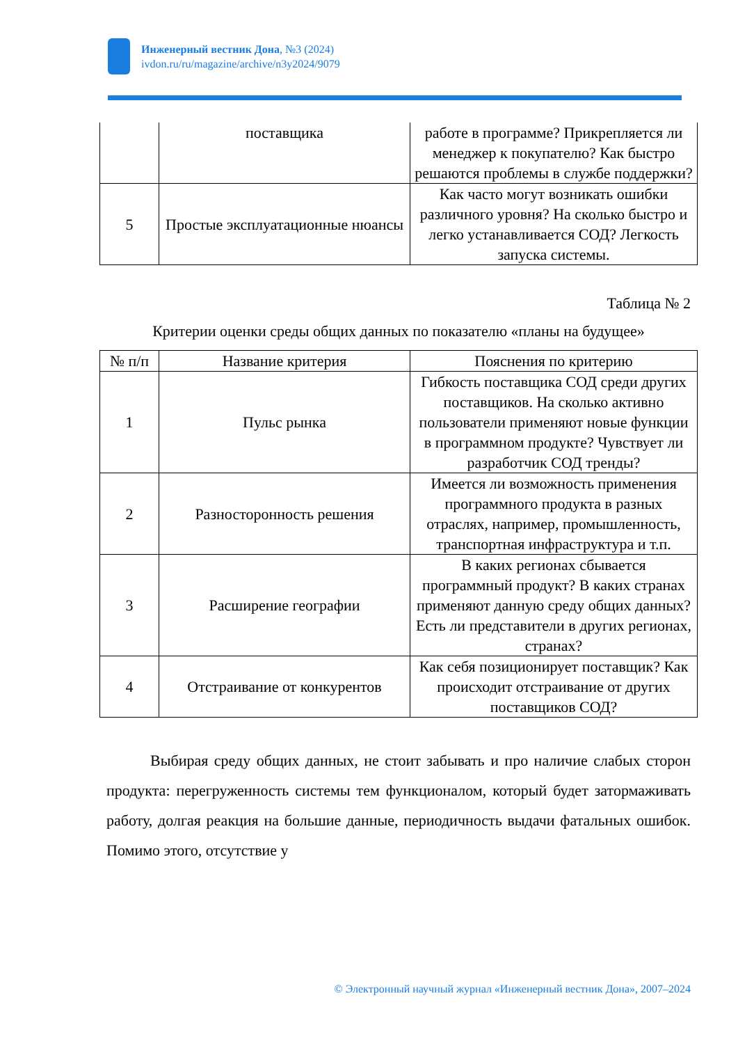Инженерный вестник Дона, №3 (2024)
ivdon.ru/ru/magazine/archive/n3y2024/9079
| | поставщика | работе в программе? Прикрепляется ли менеджер к покупателю? Как быстро решаются проблемы в службе поддержки? |
| 5 | Простые эксплуатационные нюансы | Как часто могут возникать ошибки различного уровня? На сколько быстро и легко устанавливается СОД? Легкость запуска системы. |
Таблица № 2
Критерии оценки среды общих данных по показателю «планы на будущее»
| № п/п | Название критерия | Пояснения по критерию |
| --- | --- | --- |
| 1 | Пульс рынка | Гибкость поставщика СОД среди других поставщиков. На сколько активно пользователи применяют новые функции в программном продукте? Чувствует ли разработчик СОД тренды? |
| 2 | Разносторонность решения | Имеется ли возможность применения программного продукта в разных отраслях, например, промышленность, транспортная инфраструктура и т.п. |
| 3 | Расширение географии | В каких регионах сбывается программный продукт? В каких странах применяют данную среду общих данных? Есть ли представители в других регионах, странах? |
| 4 | Отстраивание от конкурентов | Как себя позиционирует поставщик? Как происходит отстраивание от других поставщиков СОД? |
Выбирая среду общих данных, не стоит забывать и про наличие слабых сторон продукта: перегруженность системы тем функционалом, который будет затормаживать работу, долгая реакция на большие данные, периодичность выдачи фатальных ошибок. Помимо этого, отсутствие у
© Электронный научный журнал «Инженерный вестник Дона», 2007–2024